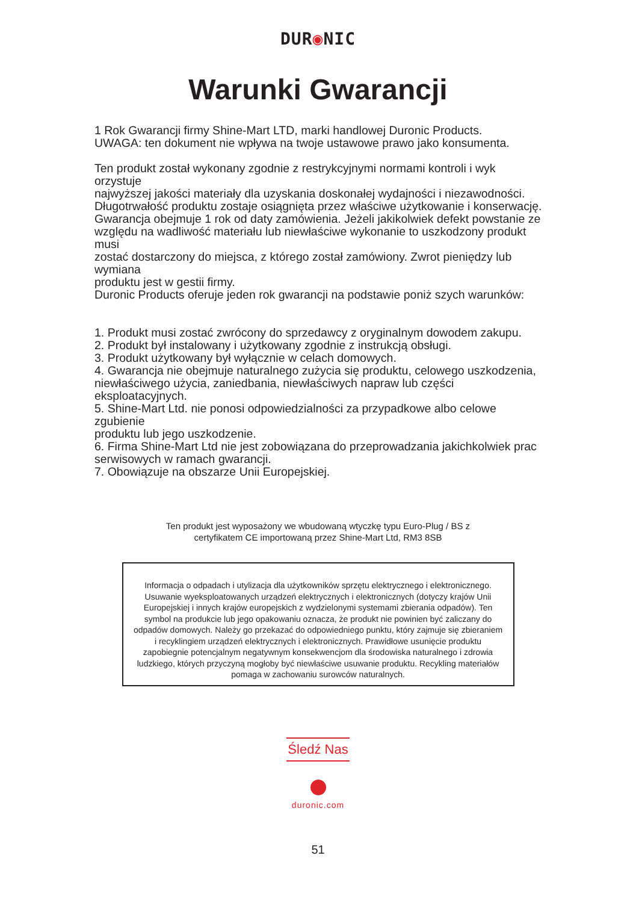DUR◉NIC
Warunki Gwarancji
1 Rok Gwarancji firmy Shine-Mart LTD, marki handlowej Duronic Products.
UWAGA: ten dokument nie wpływa na twoje ustawowe prawo jako konsumenta.
Ten produkt został wykonany zgodnie z restrykcyjnymi normami kontroli i wyk
orzystuje
najwyższej jakości materiały dla uzyskania doskonałej wydajności i niezawodności.
Długotrwałość produktu zostaje osiągnięta przez właściwe użytkowanie i konserwację.
Gwarancja obejmuje 1 rok od daty zamówienia. Jeżeli jakikolwiek defekt powstanie ze
względu na wadliwość materiału lub niewłaściwe wykonanie to uszkodzony produkt
musi
zostać dostarczony do miejsca, z którego został zamówiony. Zwrot pieniędzy lub
wymiana
produktu jest w gestii firmy.
Duronic Products oferuje jeden rok gwarancji na podstawie poniż szych warunków:
1. Produkt musi zostać zwrócony do sprzedawcy z oryginalnym dowodem zakupu.
2. Produkt był instalowany i użytkowany zgodnie z instrukcją obsługi.
3. Produkt użytkowany był wyłącznie w celach domowych.
4. Gwarancja nie obejmuje naturalnego zużycia się produktu, celowego uszkodzenia,
niewłaściwego użycia, zaniedbania, niewłaściwych napraw lub części
eksploatacyjnych.
5. Shine-Mart Ltd. nie ponosi odpowiedzialności za przypadkowe albo celowe
zgubienie
produktu lub jego uszkodzenie.
6. Firma Shine-Mart Ltd nie jest zobowiązana do przeprowadzania jakichkolwiek prac
serwisowych w ramach gwarancji.
7. Obowiązuje na obszarze Unii Europejskiej.
Ten produkt jest wyposażony we wbudowaną wtyczkę typu Euro-Plug / BS z
certyfikatem CE importowaną przez Shine-Mart Ltd, RM3 8SB
Informacja o odpadach i utylizacja dla użytkowników sprzętu elektrycznego i elektronicznego.
Usuwanie wyeksploatowanych urządzeń elektrycznych i elektronicznych (dotyczy krajów Unii Europejskiej i innych krajów europejskich z wydzielonymi systemami zbierania odpadów). Ten symbol na produkcie lub jego opakowaniu oznacza, że produkt nie powinien być zaliczany do odpadów domowych. Należy go przekazać do odpowiedniego punktu, który zajmuje się zbieraniem i recyklingiem urządzeń elektrycznych i elektronicznych. Prawidłowe usunięcie produktu zapobiegnie potencjalnym negatywnym konsekwencjom dla środowiska naturalnego i zdrowia ludzkiego, których przyczyną mogłoby być niewłaściwe usuwanie produktu. Recykling materiałów pomaga w zachowaniu surowców naturalnych.
Śledź Nas
duronic.com
51